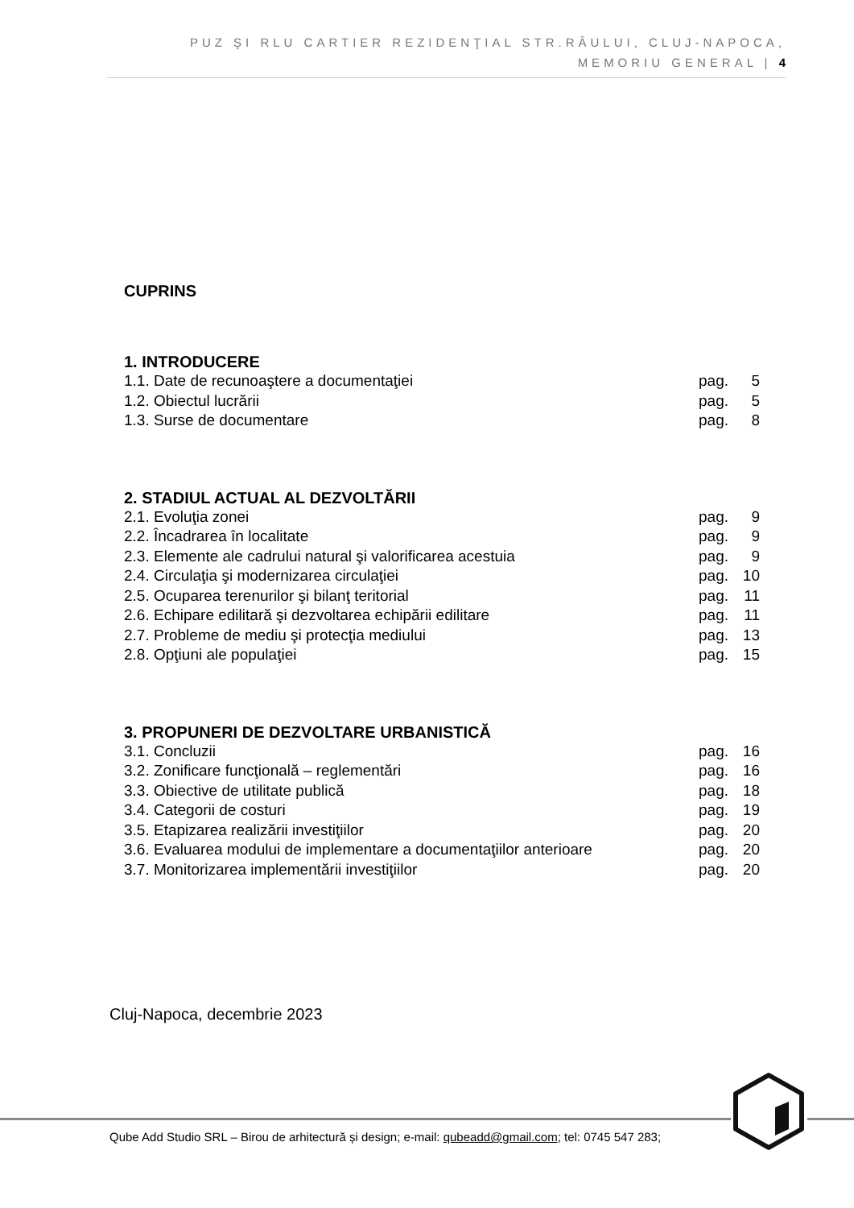PUZ ŞI RLU CARTIER REZIDENŢIAL STR.RÂULUI, CLUJ-NAPOCA,
MEMORIU GENERAL | 4
CUPRINS
1. INTRODUCERE
1.1. Date de recunoaştere a documentaţiei pag. 5
1.2. Obiectul lucrării pag. 5
1.3. Surse de documentare pag. 8
2. STADIUL ACTUAL AL DEZVOLTĂRII
2.1. Evoluţia zonei pag. 9
2.2. Încadrarea în localitate pag. 9
2.3. Elemente ale cadrului natural şi valorificarea acestuia pag. 9
2.4. Circulaţia şi modernizarea circulaţiei pag. 10
2.5. Ocuparea terenurilor şi bilanţ teritorial pag. 11
2.6. Echipare edilitară şi dezvoltarea echipării edilitare pag. 11
2.7. Probleme de mediu şi protecţia mediului pag. 13
2.8. Opţiuni ale populaţiei pag. 15
3. PROPUNERI DE DEZVOLTARE URBANISTICĂ
3.1. Concluzii pag. 16
3.2. Zonificare funcţională – reglementări pag. 16
3.3. Obiective de utilitate publică pag. 18
3.4. Categorii de costuri pag. 19
3.5. Etapizarea realizării investiţiilor pag. 20
3.6. Evaluarea modului de implementare a documentaţiilor anterioare pag. 20
3.7. Monitorizarea implementării investiţiilor pag. 20
Cluj-Napoca, decembrie 2023
Qube Add Studio SRL – Birou de arhitectură și design; e-mail: qubeadd@gmail.com; tel: 0745 547 283;